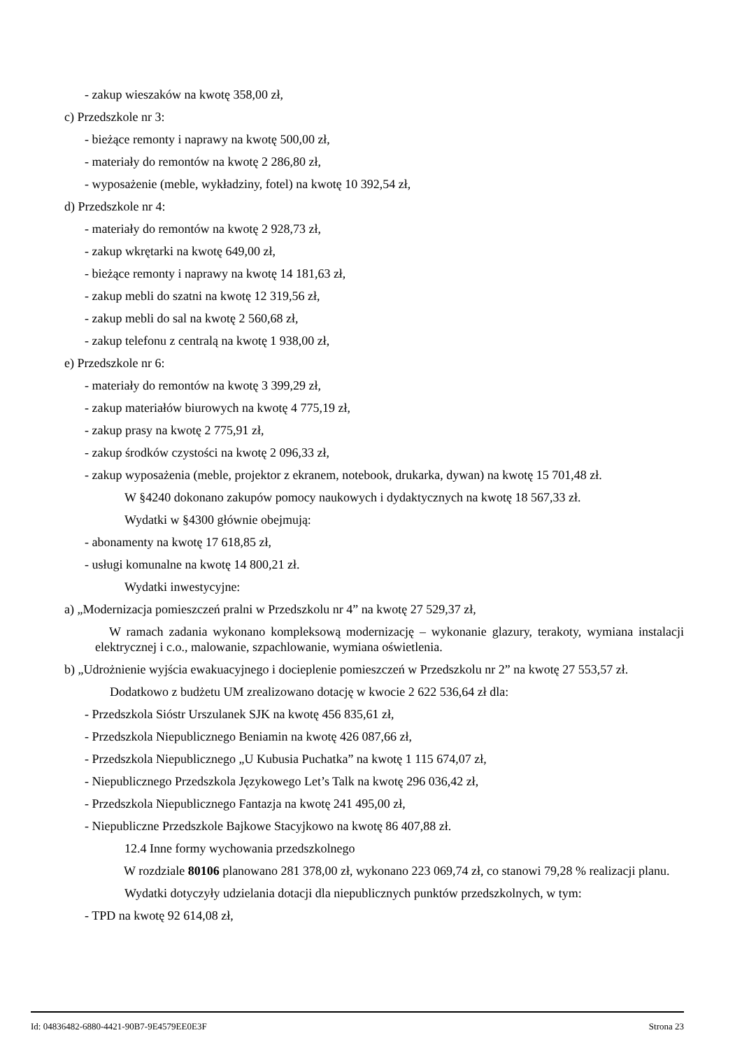- zakup wieszaków na kwotę 358,00 zł,
c) Przedszkole nr 3:
- bieżące remonty i naprawy na kwotę 500,00 zł,
- materiały do remontów na kwotę 2 286,80 zł,
- wyposażenie (meble, wykładziny, fotel) na kwotę 10 392,54 zł,
d) Przedszkole nr 4:
- materiały do remontów na kwotę 2 928,73 zł,
- zakup wkrętarki na kwotę 649,00 zł,
- bieżące remonty i naprawy na kwotę 14 181,63 zł,
- zakup mebli do szatni na kwotę 12 319,56 zł,
- zakup mebli do sal na kwotę 2 560,68 zł,
- zakup telefonu z centralą na kwotę 1 938,00 zł,
e) Przedszkole nr 6:
- materiały do remontów na kwotę 3 399,29 zł,
- zakup materiałów biurowych na kwotę 4 775,19 zł,
- zakup prasy na kwotę 2 775,91 zł,
- zakup środków czystości na kwotę 2 096,33 zł,
- zakup wyposażenia (meble, projektor z ekranem, notebook, drukarka, dywan) na kwotę 15 701,48 zł.
W §4240 dokonano zakupów pomocy naukowych i dydaktycznych na kwotę 18 567,33 zł.
Wydatki w §4300 głównie obejmują:
- abonamenty na kwotę 17 618,85 zł,
- usługi komunalne na kwotę 14 800,21 zł.
Wydatki inwestycyjne:
a) „Modernizacja pomieszczeń pralni w Przedszkolu nr 4” na kwotę 27 529,37 zł,
W ramach zadania wykonano kompleksową modernizację – wykonanie glazury, terakoty, wymiana instalacji elektrycznej i c.o., malowanie, szpachlowanie, wymiana oświetlenia.
b) „Udrożnienie wyjścia ewakuacyjnego i docieplenie pomieszczeń w Przedszkolu nr 2” na kwotę 27 553,57 zł.
Dodatkowo z budżetu UM zrealizowano dotację w kwocie 2 622 536,64 zł dla:
- Przedszkola Sióstr Urszulanek SJK na kwotę 456 835,61 zł,
- Przedszkola Niepublicznego Beniamin na kwotę 426 087,66 zł,
- Przedszkola Niepublicznego „U Kubusia Puchatka” na kwotę 1 115 674,07 zł,
- Niepublicznego Przedszkola Językowego Let’s Talk na kwotę 296 036,42 zł,
- Przedszkola Niepublicznego Fantazja na kwotę 241 495,00 zł,
- Niepubliczne Przedszkole Bajkowe Stacyjkowo na kwotę 86 407,88 zł.
12.4 Inne formy wychowania przedszkolnego
W rozdziale 80106 planowano 281 378,00 zł, wykonano 223 069,74 zł, co stanowi 79,28 % realizacji planu.
Wydatki dotyczyły udzielania dotacji dla niepublicznych punktów przedszkolnych, w tym:
- TPD na kwotę 92 614,08 zł,
Id: 04836482-6880-4421-90B7-9E4579EE0E3F Strona 23